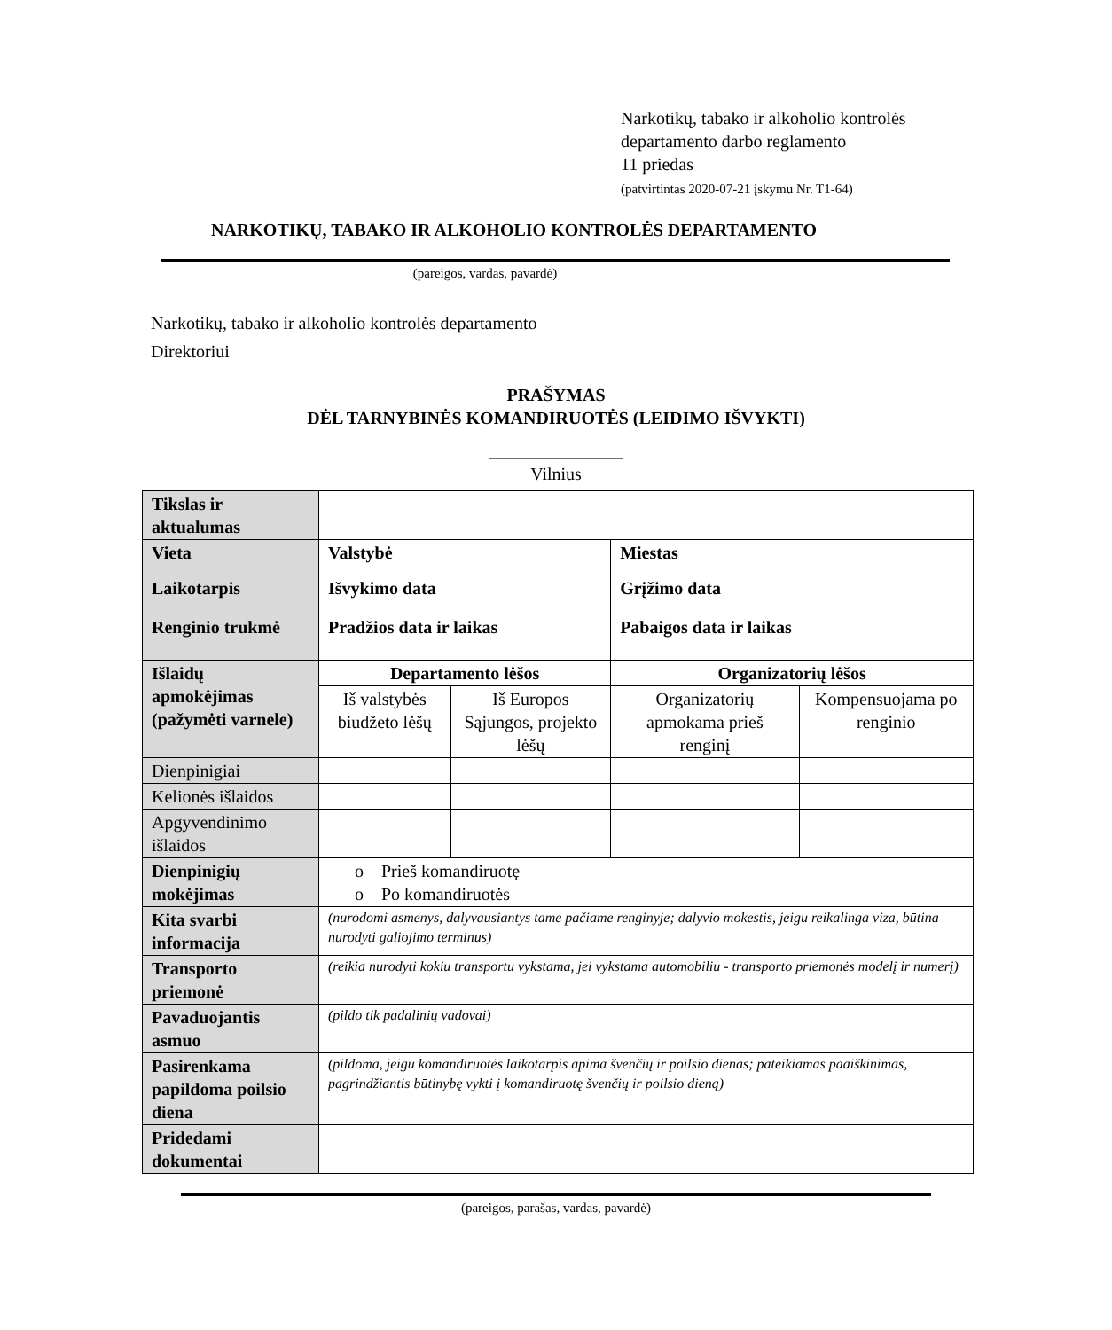Narkotikų, tabako ir alkoholio kontrolės
departamento darbo reglamento
11 priedas
(patvirtintas 2020-07-21 įskymu Nr. T1-64)
NARKOTIKŲ, TABAKO IR ALKOHOLIO KONTROLĖS DEPARTAMENTO
(pareigos, vardas, pavardė)
Narkotikų, tabako ir alkoholio kontrolės departamento
Direktoriui
PRAŠYMAS
DĖL TARNYBINĖS KOMANDIRUOTĖS (LEIDIMO IŠVYKTI)
_______________
Vilnius
| Tikslas ir aktualumas | | | | |
| Vieta | Valstybė | | Miestas | |
| Laikotarpis | Išvykimo data | | Grįžimo data | |
| Renginio trukmė | Pradžios data ir laikas | | Pabaigos data ir laikas | |
| Išlaidų apmokėjimas (pažymėti varnele) | Departamento lėšos | | Organizatorių lėšos | |
| | Iš valstybės biudžeto lėšų | Iš Europos Sąjungos, projekto lėšų | Organizatorių apmokama prieš renginį | Kompensuojama po renginio |
| Dienpinigiai | | | | |
| Kelionės išlaidos | | | | |
| Apgyvendinimo išlaidos | | | | |
| Dienpinigių mokėjimas | o Prieš komandiruotę o Po komandiruotės | | | |
| Kita svarbi informacija | (nurodomi asmenys, dalyvausiantys tame pačiame renginyje; dalyvio mokestis, jeigu reikalinga viza, būtina nurodyti galiojimo terminus) | | | |
| Transporto priemonė | (reikia nurodyti kokiu transportu vykstama, jei vykstama automobiliu - transporto priemonės modelį ir numerį) | | | |
| Pavaduojantis asmuo | (pildo tik padalinių vadovai) | | | |
| Pasirenkama papildoma poilsio diena | (pildoma, jeigu komandiruotės laikotarpis apima švenčių ir poilsio dienas; pateikiamas paaiškinimas, pagrindžiantis būtinybę vykti į komandiruotę švenčių ir poilsio dieną) | | | |
| Pridedami dokumentai | | | | |
(pareigos, parašas, vardas, pavardė)